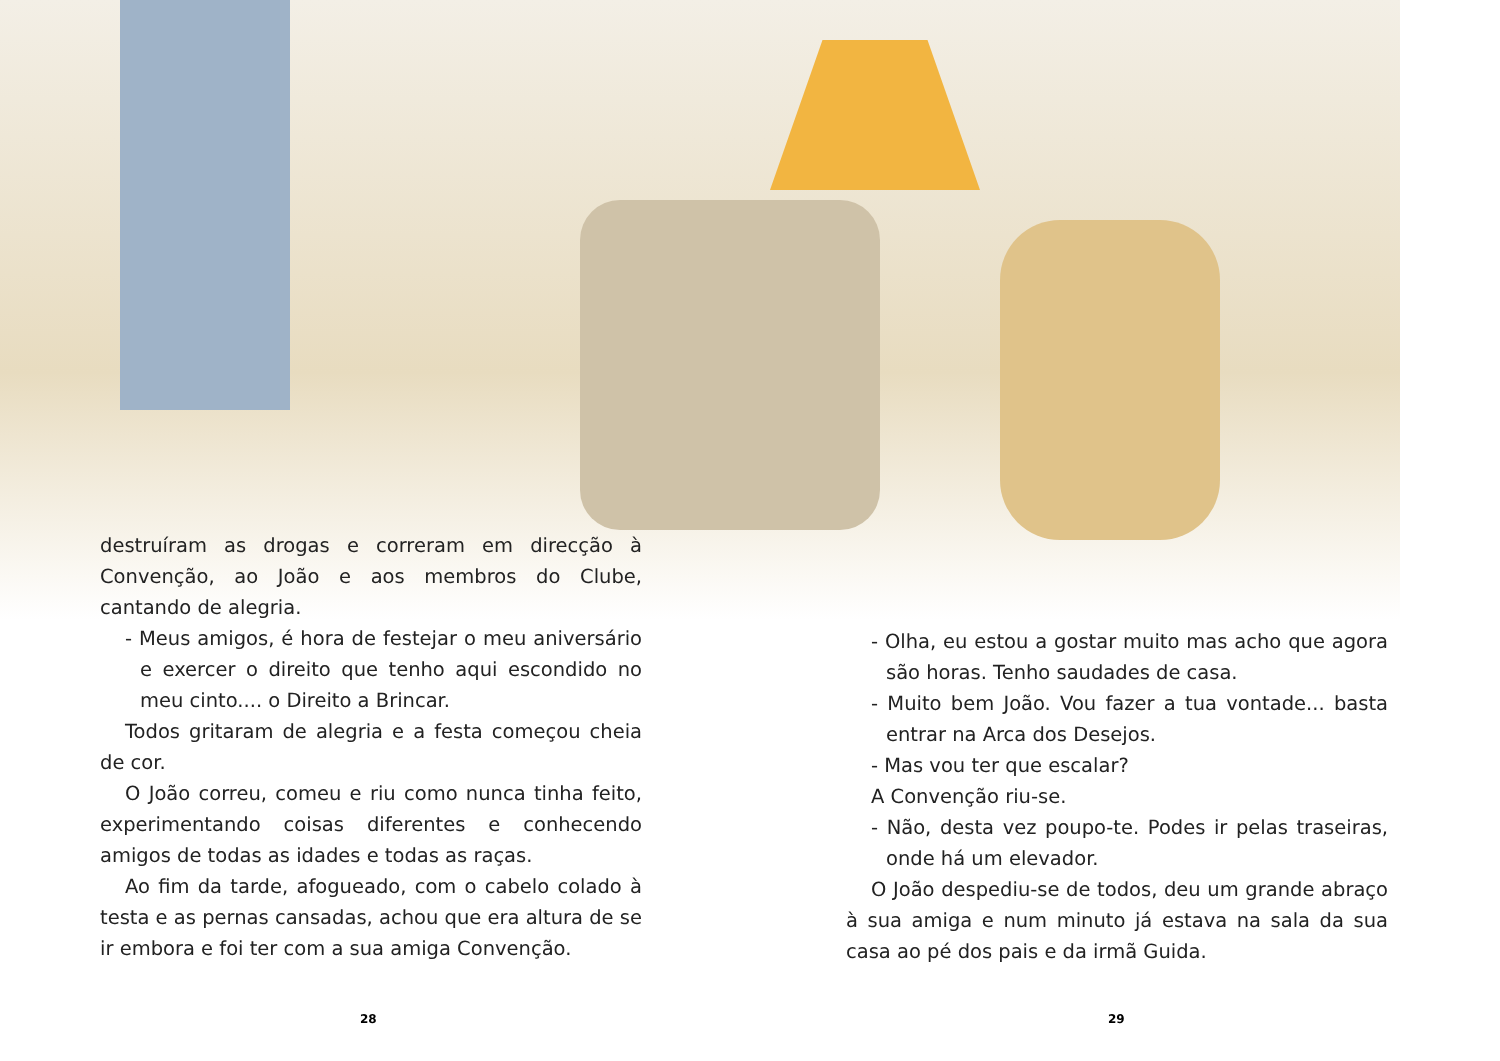destruíram as drogas e correram em direcção à Convenção, ao João e aos membros do Clube, cantando de alegria.
- Meus amigos, é hora de festejar o meu aniversário e exercer o direito que tenho aqui escondido no meu cinto.... o Direito a Brincar.
Todos gritaram de alegria e a festa começou cheia de cor.
O João correu, comeu e riu como nunca tinha feito, experimentando coisas diferentes e conhecendo amigos de todas as idades e todas as raças.
Ao fim da tarde, afogueado, com o cabelo colado à testa e as pernas cansadas, achou que era altura de se ir embora e foi ter com a sua amiga Convenção.
- Olha, eu estou a gostar muito mas acho que agora são horas. Tenho saudades de casa.
- Muito bem João. Vou fazer a tua vontade... basta entrar na Arca dos Desejos.
- Mas vou ter que escalar?
A Convenção riu-se.
- Não, desta vez poupo-te. Podes ir pelas traseiras, onde há um elevador.
O João despediu-se de todos, deu um grande abraço à sua amiga e num minuto já estava na sala da sua casa ao pé dos pais e da irmã Guida.
28 29